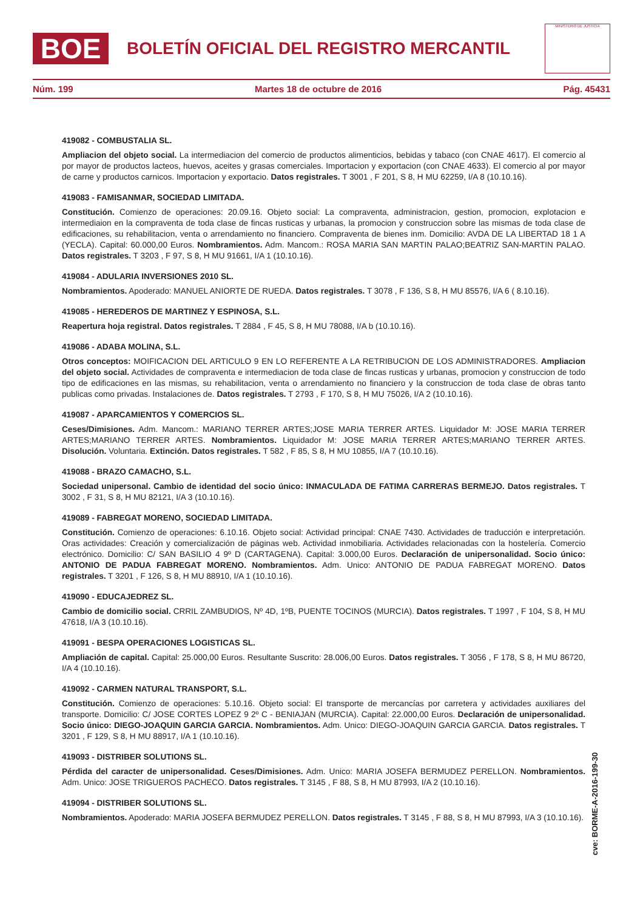BOE
BOLETÍN OFICIAL DEL REGISTRO MERCANTIL
MINISTERIO DE JUSTICIA
Núm. 199 Martes 18 de octubre de 2016 Pág. 45431
419082 - COMBUSTALIA SL.
Ampliacion del objeto social. La intermediacion del comercio de productos alimenticios, bebidas y tabaco (con CNAE 4617). El comercio al por mayor de productos lacteos, huevos, aceites y grasas comerciales. Importacion y exportacion (con CNAE 4633). El comercio al por mayor de carne y productos carnicos. Importacion y exportacio. Datos registrales. T 3001 , F 201, S 8, H MU 62259, I/A 8 (10.10.16).
419083 - FAMISANMAR, SOCIEDAD LIMITADA.
Constitución. Comienzo de operaciones: 20.09.16. Objeto social: La compraventa, administracion, gestion, promocion, explotacion e intermediaion en la compraventa de toda clase de fincas rusticas y urbanas, la promocion y construccion sobre las mismas de toda clase de edificaciones, su rehabilitacion, venta o arrendamiento no financiero. Compraventa de bienes inm. Domicilio: AVDA DE LA LIBERTAD 18 1 A (YECLA). Capital: 60.000,00 Euros. Nombramientos. Adm. Mancom.: ROSA MARIA SAN MARTIN PALAO;BEATRIZ SAN-MARTIN PALAO. Datos registrales. T 3203 , F 97, S 8, H MU 91661, I/A 1 (10.10.16).
419084 - ADULARIA INVERSIONES 2010 SL.
Nombramientos. Apoderado: MANUEL ANIORTE DE RUEDA. Datos registrales. T 3078 , F 136, S 8, H MU 85576, I/A 6 ( 8.10.16).
419085 - HEREDEROS DE MARTINEZ Y ESPINOSA, S.L.
Reapertura hoja registral. Datos registrales. T 2884 , F 45, S 8, H MU 78088, I/A b (10.10.16).
419086 - ADABA MOLINA, S.L.
Otros conceptos: MOIFICACION DEL ARTICULO 9 EN LO REFERENTE A LA RETRIBUCION DE LOS ADMINISTRADORES. Ampliacion del objeto social. Actividades de compraventa e intermediacion de toda clase de fincas rusticas y urbanas, promocion y construccion de todo tipo de edificaciones en las mismas, su rehabilitacion, venta o arrendamiento no financiero y la construccion de toda clase de obras tanto publicas como privadas. Instalaciones de. Datos registrales. T 2793 , F 170, S 8, H MU 75026, I/A 2 (10.10.16).
419087 - APARCAMIENTOS Y COMERCIOS SL.
Ceses/Dimisiones. Adm. Mancom.: MARIANO TERRER ARTES;JOSE MARIA TERRER ARTES. Liquidador M: JOSE MARIA TERRER ARTES;MARIANO TERRER ARTES. Nombramientos. Liquidador M: JOSE MARIA TERRER ARTES;MARIANO TERRER ARTES. Disolución. Voluntaria. Extinción. Datos registrales. T 582 , F 85, S 8, H MU 10855, I/A 7 (10.10.16).
419088 - BRAZO CAMACHO, S.L.
Sociedad unipersonal. Cambio de identidad del socio único: INMACULADA DE FATIMA CARRERAS BERMEJO. Datos registrales. T 3002 , F 31, S 8, H MU 82121, I/A 3 (10.10.16).
419089 - FABREGAT MORENO, SOCIEDAD LIMITADA.
Constitución. Comienzo de operaciones: 6.10.16. Objeto social: Actividad principal: CNAE 7430. Actividades de traducción e interpretación. Oras actividades: Creación y comercialización de páginas web. Actividad inmobiliaria. Actividades relacionadas con la hostelería. Comercio electrónico. Domicilio: C/ SAN BASILIO 4 9º D (CARTAGENA). Capital: 3.000,00 Euros. Declaración de unipersonalidad. Socio único: ANTONIO DE PADUA FABREGAT MORENO. Nombramientos. Adm. Unico: ANTONIO DE PADUA FABREGAT MORENO. Datos registrales. T 3201 , F 126, S 8, H MU 88910, I/A 1 (10.10.16).
419090 - EDUCAJEDREZ SL.
Cambio de domicilio social. CRRIL ZAMBUDIOS, Nº 4D, 1ºB, PUENTE TOCINOS (MURCIA). Datos registrales. T 1997 , F 104, S 8, H MU 47618, I/A 3 (10.10.16).
419091 - BESPA OPERACIONES LOGISTICAS SL.
Ampliación de capital. Capital: 25.000,00 Euros. Resultante Suscrito: 28.006,00 Euros. Datos registrales. T 3056 , F 178, S 8, H MU 86720, I/A 4 (10.10.16).
419092 - CARMEN NATURAL TRANSPORT, S.L.
Constitución. Comienzo de operaciones: 5.10.16. Objeto social: El transporte de mercancías por carretera y actividades auxiliares del transporte. Domicilio: C/ JOSE CORTES LOPEZ 9 2º C - BENIAJAN (MURCIA). Capital: 22.000,00 Euros. Declaración de unipersonalidad. Socio único: DIEGO-JOAQUIN GARCIA GARCIA. Nombramientos. Adm. Unico: DIEGO-JOAQUIN GARCIA GARCIA. Datos registrales. T 3201 , F 129, S 8, H MU 88917, I/A 1 (10.10.16).
419093 - DISTRIBER SOLUTIONS SL.
Pérdida del caracter de unipersonalidad. Ceses/Dimisiones. Adm. Unico: MARIA JOSEFA BERMUDEZ PERELLON. Nombramientos. Adm. Unico: JOSE TRIGUEROS PACHECO. Datos registrales. T 3145 , F 88, S 8, H MU 87993, I/A 2 (10.10.16).
419094 - DISTRIBER SOLUTIONS SL.
Nombramientos. Apoderado: MARIA JOSEFA BERMUDEZ PERELLON. Datos registrales. T 3145 , F 88, S 8, H MU 87993, I/A 3 (10.10.16).
cve: BORME-A-2016-199-30